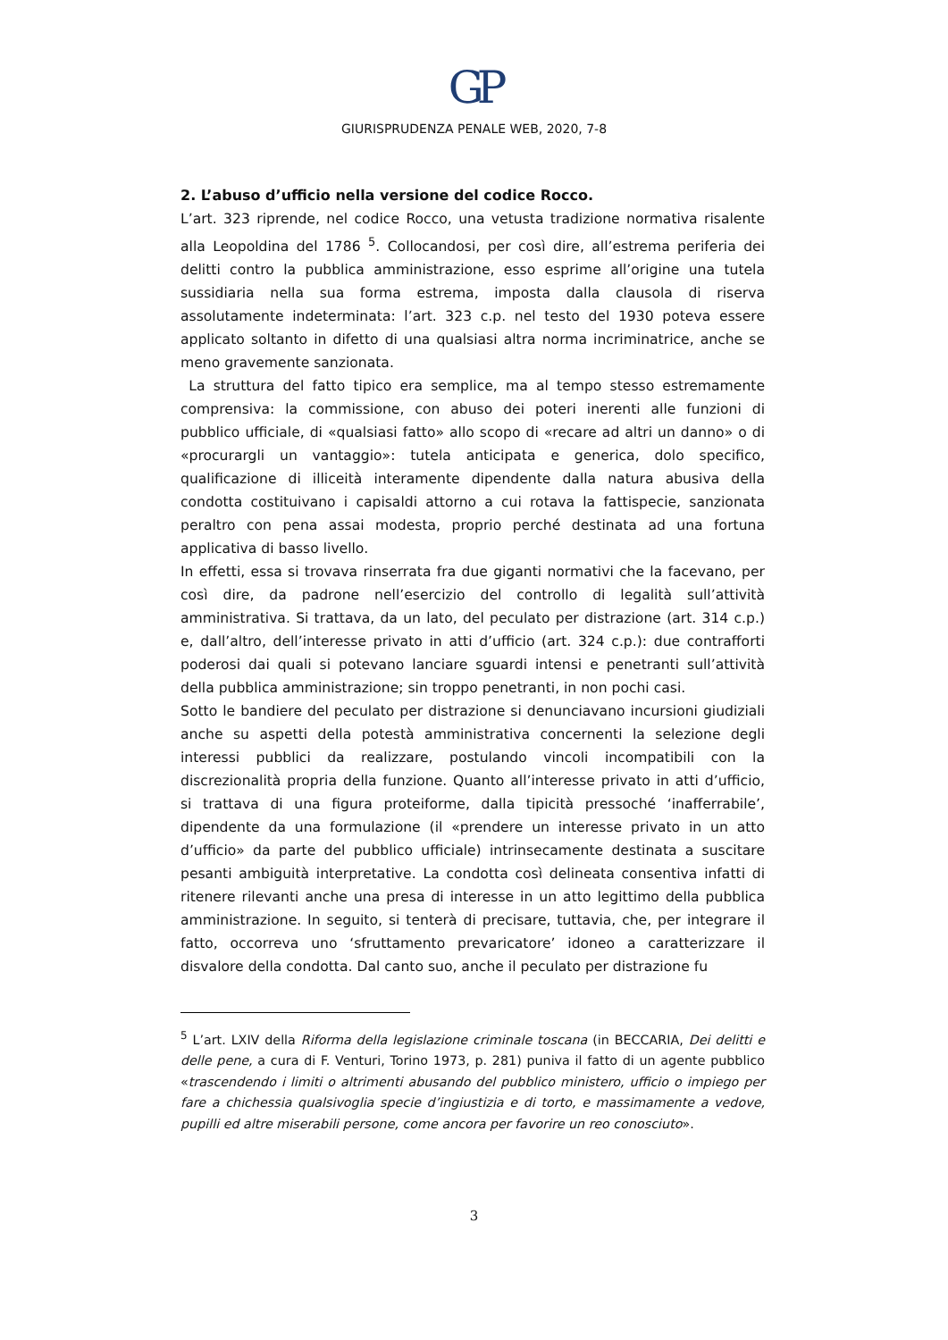GP
GIURISPRUDENZA PENALE WEB, 2020, 7-8
2. L’abuso d’ufficio nella versione del codice Rocco.
L’art. 323 riprende, nel codice Rocco, una vetusta tradizione normativa risalente alla Leopoldina del 1786 <sup>5</sup>. Collocandosi, per così dire, all’estrema periferia dei delitti contro la pubblica amministrazione, esso esprime all’origine una tutela sussidiaria nella sua forma estrema, imposta dalla clausola di riserva assolutamente indeterminata: l’art. 323 c.p. nel testo del 1930 poteva essere applicato soltanto in difetto di una qualsiasi altra norma incriminatrice, anche se meno gravemente sanzionata.
La struttura del fatto tipico era semplice, ma al tempo stesso estremamente comprensiva: la commissione, con abuso dei poteri inerenti alle funzioni di pubblico ufficiale, di «qualsiasi fatto» allo scopo di «recare ad altri un danno» o di «procurargli un vantaggio»: tutela anticipata e generica, dolo specifico, qualificazione di illiceità interamente dipendente dalla natura abusiva della condotta costituivano i capisaldi attorno a cui rotava la fattispecie, sanzionata peraltro con pena assai modesta, proprio perché destinata ad una fortuna applicativa di basso livello.
In effetti, essa si trovava rinserrata fra due giganti normativi che la facevano, per così dire, da padrone nell’esercizio del controllo di legalità sull’attività amministrativa. Si trattava, da un lato, del peculato per distrazione (art. 314 c.p.) e, dall’altro, dell’interesse privato in atti d’ufficio (art. 324 c.p.): due contrafforti poderosi dai quali si potevano lanciare sguardi intensi e penetranti sull’attività della pubblica amministrazione; sin troppo penetranti, in non pochi casi.
Sotto le bandiere del peculato per distrazione si denunciavano incursioni giudiziali anche su aspetti della potestà amministrativa concernenti la selezione degli interessi pubblici da realizzare, postulando vincoli incompatibili con la discrezionalità propria della funzione. Quanto all’interesse privato in atti d’ufficio, si trattava di una figura proteiforme, dalla tipicità pressoché ‘inafferrabile’, dipendente da una formulazione (il «prendere un interesse privato in un atto d’ufficio» da parte del pubblico ufficiale) intrinsecamente destinata a suscitare pesanti ambiguità interpretative. La condotta così delineata consentiva infatti di ritenere rilevanti anche una presa di interesse in un atto legittimo della pubblica amministrazione. In seguito, si tenterà di precisare, tuttavia, che, per integrare il fatto, occorreva uno ‘sfruttamento prevaricatore’ idoneo a caratterizzare il disvalore della condotta. Dal canto suo, anche il peculato per distrazione fu
<sup>5</sup> L’art. LXIV della Riforma della legislazione criminale toscana (in BECCARIA, Dei delitti e delle pene, a cura di F. Venturi, Torino 1973, p. 281) puniva il fatto di un agente pubblico «trascendendo i limiti o altrimenti abusando del pubblico ministero, ufficio o impiego per fare a chichessia qualsivoglia specie d’ingiustizia e di torto, e massimamente a vedove, pupilli ed altre miserabili persone, come ancora per favorire un reo conosciuto».
3